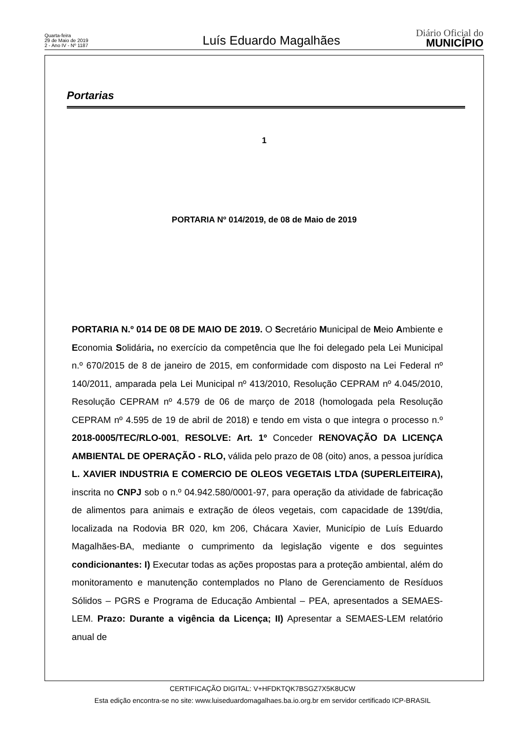Quarta-feira
29 de Maio de 2019
2 - Ano IV - Nº 1187
Luís Eduardo Magalhães
Diário Oficial do
MUNICÍPIO
Portarias
1
PORTARIA Nº 014/2019, de 08 de Maio de 2019
PORTARIA N.º 014 DE 08 DE MAIO DE 2019. O Secretário Municipal de Meio Ambiente e Economia Solidária, no exercício da competência que lhe foi delegado pela Lei Municipal n.º 670/2015 de 8 de janeiro de 2015, em conformidade com disposto na Lei Federal nº 140/2011, amparada pela Lei Municipal nº 413/2010, Resolução CEPRAM nº 4.045/2010, Resolução CEPRAM nº 4.579 de 06 de março de 2018 (homologada pela Resolução CEPRAM nº 4.595 de 19 de abril de 2018) e tendo em vista o que integra o processo n.º 2018-0005/TEC/RLO-001, RESOLVE: Art. 1º Conceder RENOVAÇÃO DA LICENÇA AMBIENTAL DE OPERAÇÃO - RLO, válida pelo prazo de 08 (oito) anos, a pessoa jurídica L. XAVIER INDUSTRIA E COMERCIO DE OLEOS VEGETAIS LTDA (SUPERLEITEIRA), inscrita no CNPJ sob o n.º 04.942.580/0001-97, para operação da atividade de fabricação de alimentos para animais e extração de óleos vegetais, com capacidade de 139t/dia, localizada na Rodovia BR 020, km 206, Chácara Xavier, Município de Luís Eduardo Magalhães-BA, mediante o cumprimento da legislação vigente e dos seguintes condicionantes: I) Executar todas as ações propostas para a proteção ambiental, além do monitoramento e manutenção contemplados no Plano de Gerenciamento de Resíduos Sólidos – PGRS e Programa de Educação Ambiental – PEA, apresentados a SEMAES-LEM. Prazo: Durante a vigência da Licença; II) Apresentar a SEMAES-LEM relatório anual de
CERTIFICAÇÃO DIGITAL: V+HFDKTQK7BSGZ7X5K8UCW
Esta edição encontra-se no site: www.luiseduardomagalhaes.ba.io.org.br em servidor certificado ICP-BRASIL